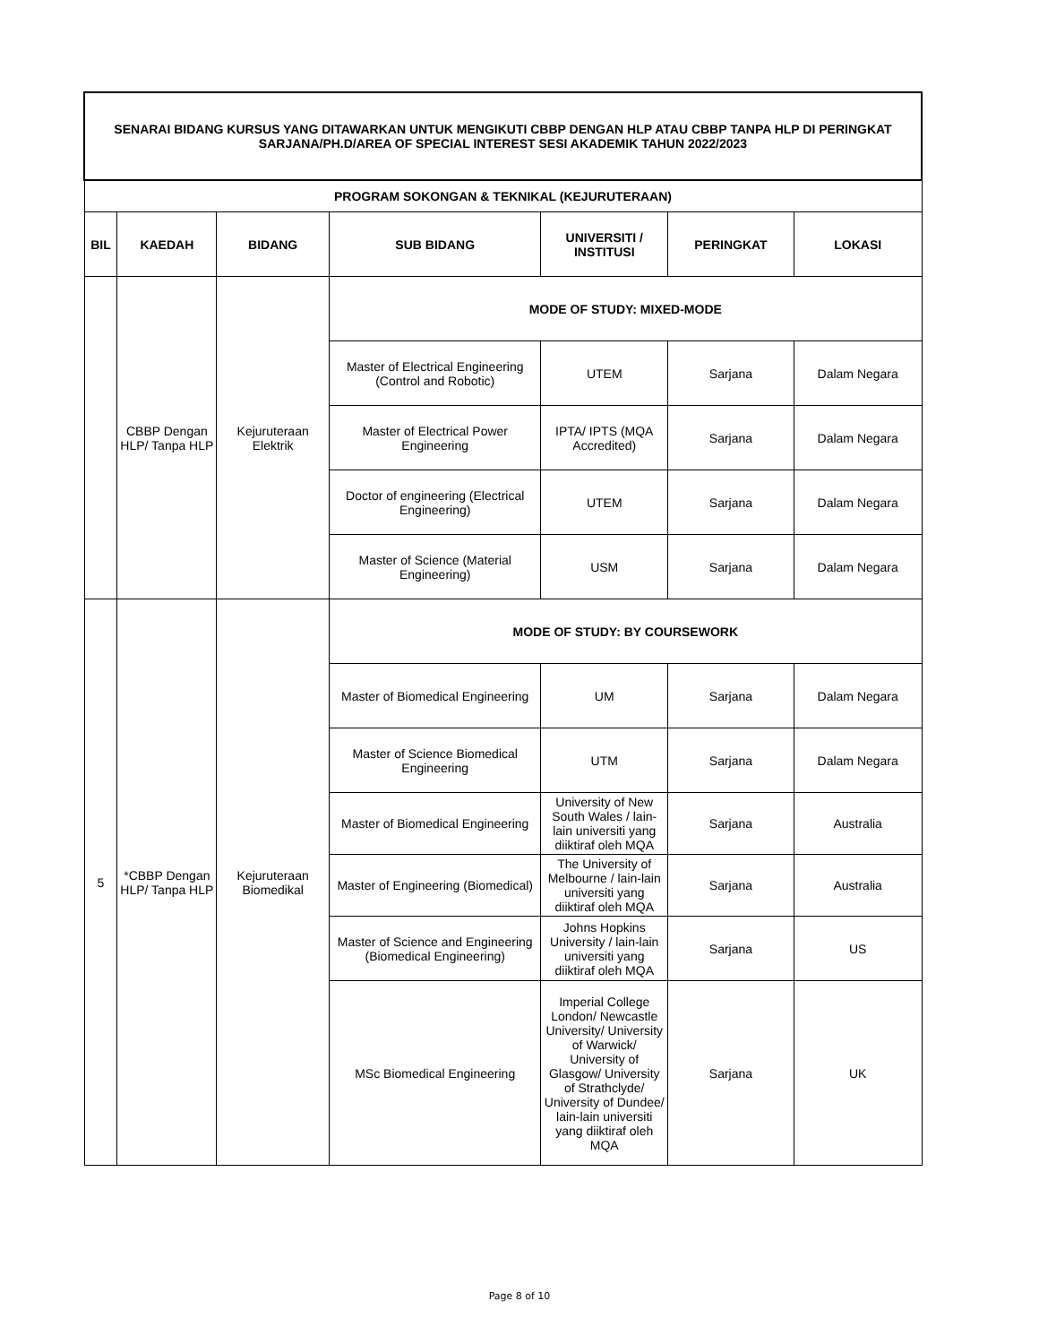| SENARAI BIDANG KURSUS YANG DITAWARKAN UNTUK MENGIKUTI CBBP DENGAN HLP ATAU CBBP TANPA HLP DI PERINGKAT SARJANA/PH.D/AREA OF SPECIAL INTEREST SESI AKADEMIK TAHUN 2022/2023 | | | | | | |
| PROGRAM SOKONGAN & TEKNIKAL (KEJURUTERAAN) | | | | | | |
| BIL | KAEDAH | BIDANG | SUB BIDANG | UNIVERSITI / INSTITUSI | PERINGKAT | LOKASI |
| | CBBP Dengan HLP/ Tanpa HLP | Kejuruteraan Elektrik | MODE OF STUDY: MIXED-MODE | | | |
| | | | Master of Electrical Engineering (Control and Robotic) | UTEM | Sarjana | Dalam Negara |
| | | | Master of Electrical Power Engineering | IPTA/ IPTS (MQA Accredited) | Sarjana | Dalam Negara |
| | | | Doctor of engineering (Electrical Engineering) | UTEM | Sarjana | Dalam Negara |
| | | | Master of Science (Material Engineering) | USM | Sarjana | Dalam Negara |
| 5 | *CBBP Dengan HLP/ Tanpa HLP | Kejuruteraan Biomedikal | MODE OF STUDY: BY COURSEWORK | | | |
| | | | Master of Biomedical Engineering | UM | Sarjana | Dalam Negara |
| | | | Master of Science Biomedical Engineering | UTM | Sarjana | Dalam Negara |
| | | | Master of Biomedical Engineering | University of New South Wales / lain-lain universiti yang diiktiraf oleh MQA | Sarjana | Australia |
| | | | Master of Engineering (Biomedical) | The University of Melbourne / lain-lain universiti yang diiktiraf oleh MQA | Sarjana | Australia |
| | | | Master of Science and Engineering (Biomedical Engineering) | Johns Hopkins University / lain-lain universiti yang diiktiraf oleh MQA | Sarjana | US |
| | | | MSc Biomedical Engineering | Imperial College London/ Newcastle University/ University of Warwick/ University of Glasgow/ University of Strathclyde/ University of Dundee/ lain-lain universiti yang diiktiraf oleh MQA | Sarjana | UK |
Page 8 of 10